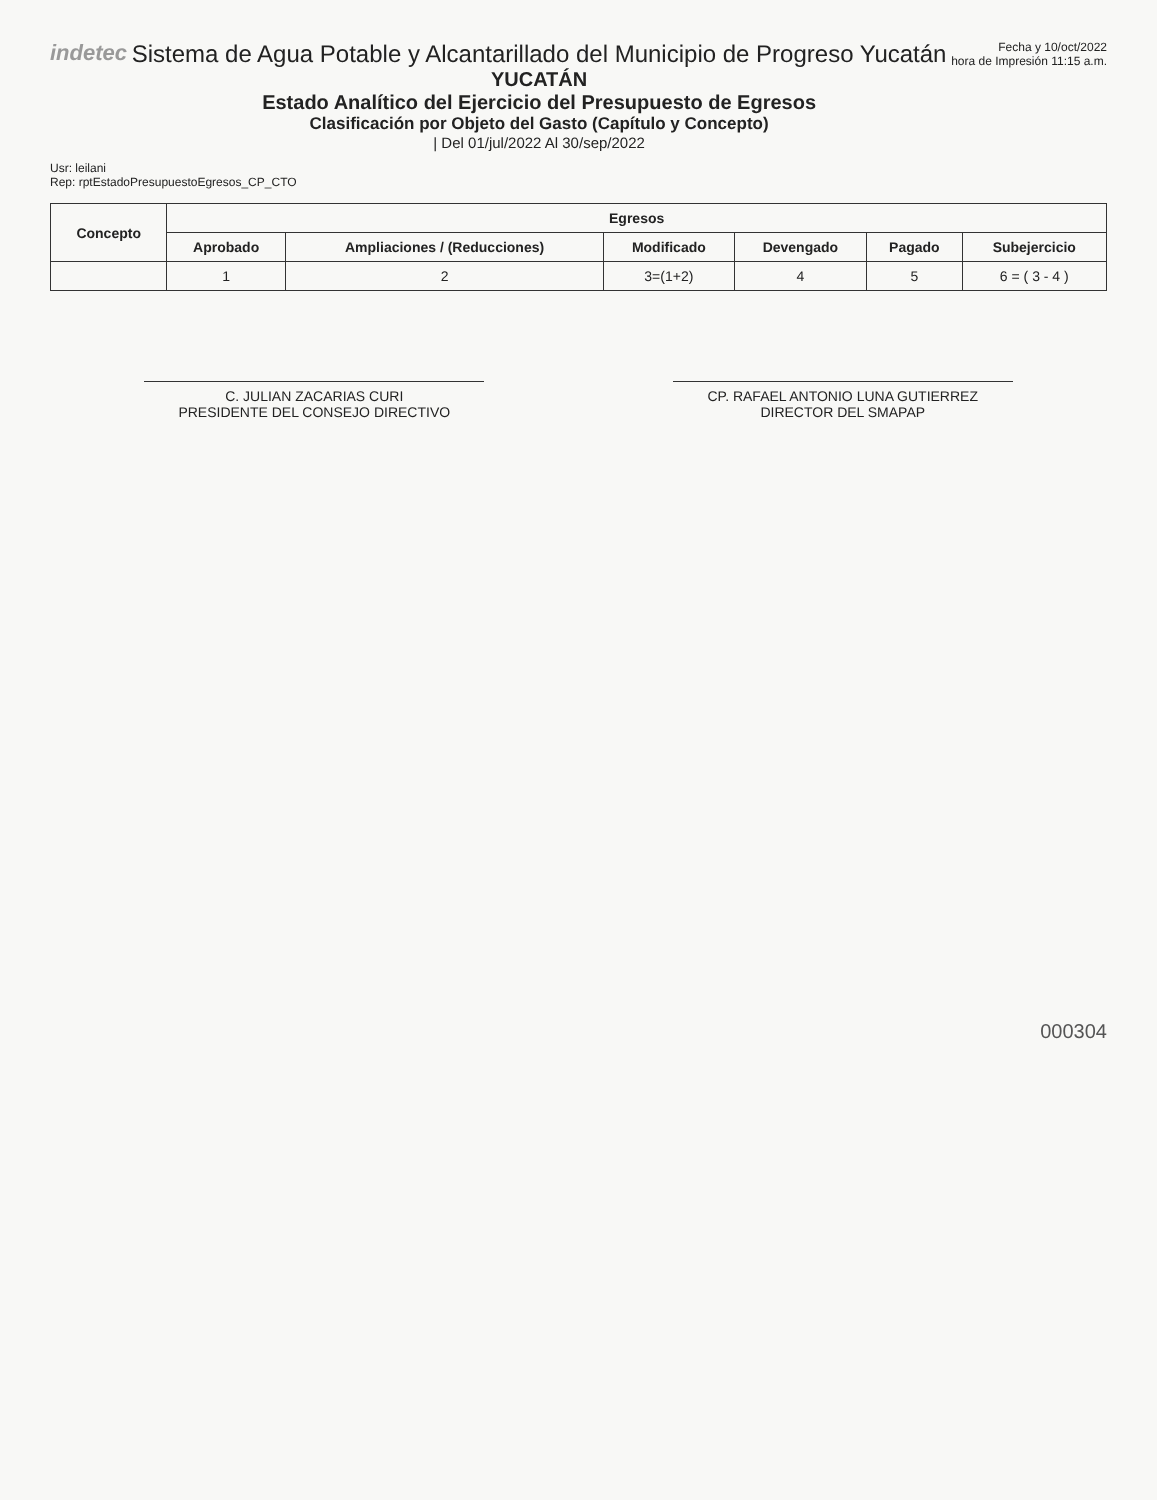indetec Sistema de Agua Potable y Alcantarillado del Municipio de Progreso Yucatán
YUCATÁN
Estado Analítico del Ejercicio del Presupuesto de Egresos
Clasificación por Objeto del Gasto (Capítulo y Concepto)
| Del 01/jul/2022 Al 30/sep/2022
Fecha y 10/oct/2022
hora de Impresión 11:15 a.m.
Usr: leilani
Rep: rptEstadoPresupuestoEgresos_CP_CTO
| Concepto | Egresos | | | | | |
| --- | --- | --- | --- | --- | --- | --- |
| | Aprobado | Ampliaciones / (Reducciones) | Modificado | Devengado | Pagado | Subejercicio |
| | 1 | 2 | 3=(1+2) | 4 | 5 | 6 = ( 3 - 4 ) |
C. JULIAN ZACARIAS CURI
PRESIDENTE DEL CONSEJO DIRECTIVO
CP. RAFAEL ANTONIO LUNA GUTIERREZ
DIRECTOR DEL SMAPAP
000304